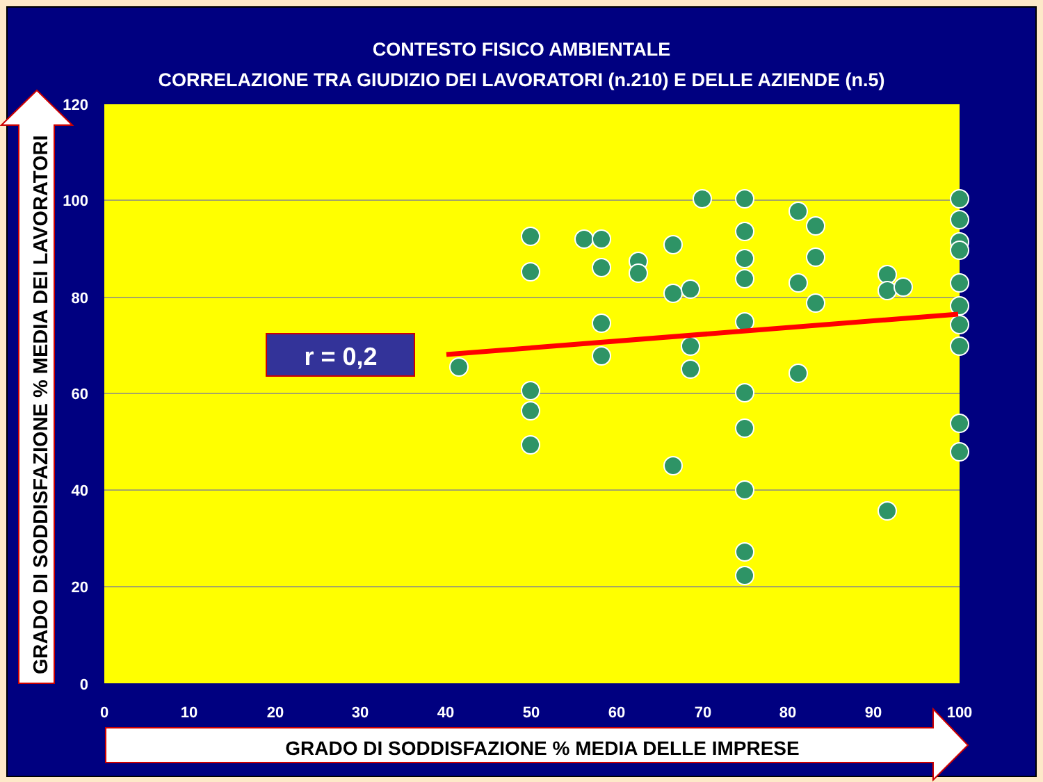CONTESTO FISICO AMBIENTALE
CORRELAZIONE TRA GIUDIZIO DEI LAVORATORI (n.210) E DELLE AZIENDE (n.5)
120
100
80
60
40
20
0
0
10
20
30
40
50
60
70
80
90
100
GRADO DI SODDISFAZIONE % MEDIA DEI LAVORATORI
GRADO DI SODDISFAZIONE % MEDIA DELLE IMPRESE
r = 0,2